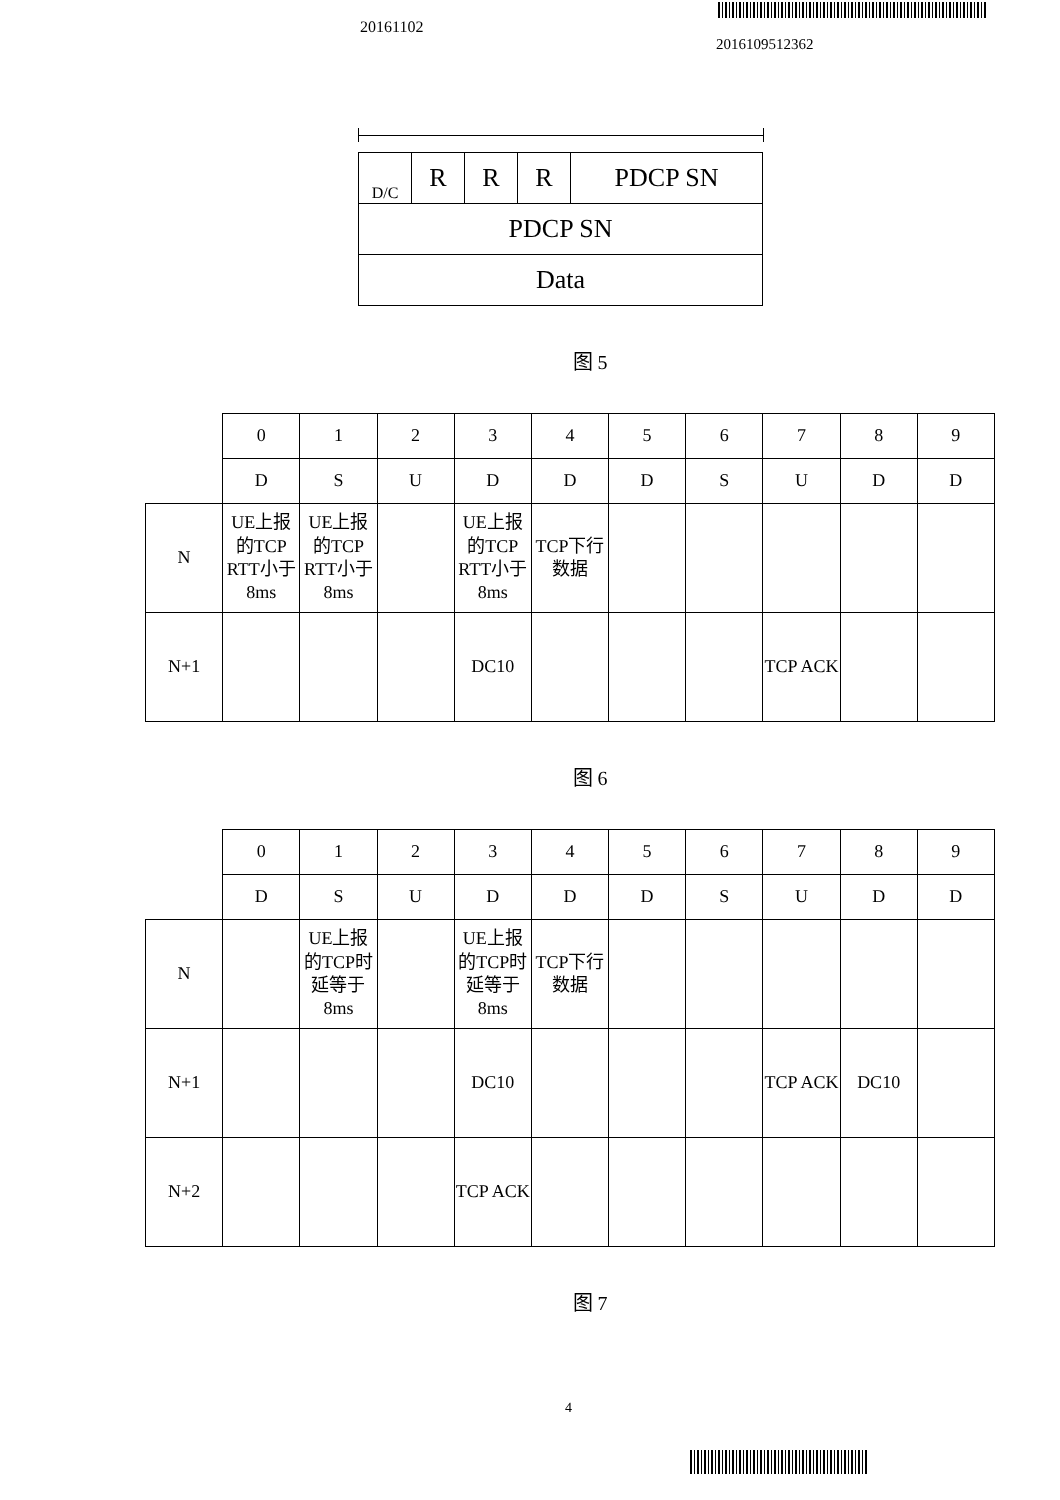20161102
2016109512362
| D/C | R | R | R | PDCP SN |
| PDCP SN | | | | |
| Data | | | | |
图 5
| | 0 | 1 | 2 | 3 | 4 | 5 | 6 | 7 | 8 | 9 |
| | D | S | U | D | D | D | S | U | D | D |
| N | UE上报的TCP RTT小于8ms | UE上报的TCP RTT小于8ms | | UE上报的TCP RTT小于8ms | TCP下行数据 | | | | | |
| N+1 | | | | DC10 | | | | TCP ACK | | |
图 6
| | 0 | 1 | 2 | 3 | 4 | 5 | 6 | 7 | 8 | 9 |
| | D | S | U | D | D | D | S | U | D | D |
| N | | UE上报的TCP时延等于8ms | | UE上报的TCP时延等于8ms | TCP下行数据 | | | | | |
| N+1 | | | | DC10 | | | | TCP ACK | DC10 | |
| N+2 | | | | TCP ACK | | | | | | |
图 7
4